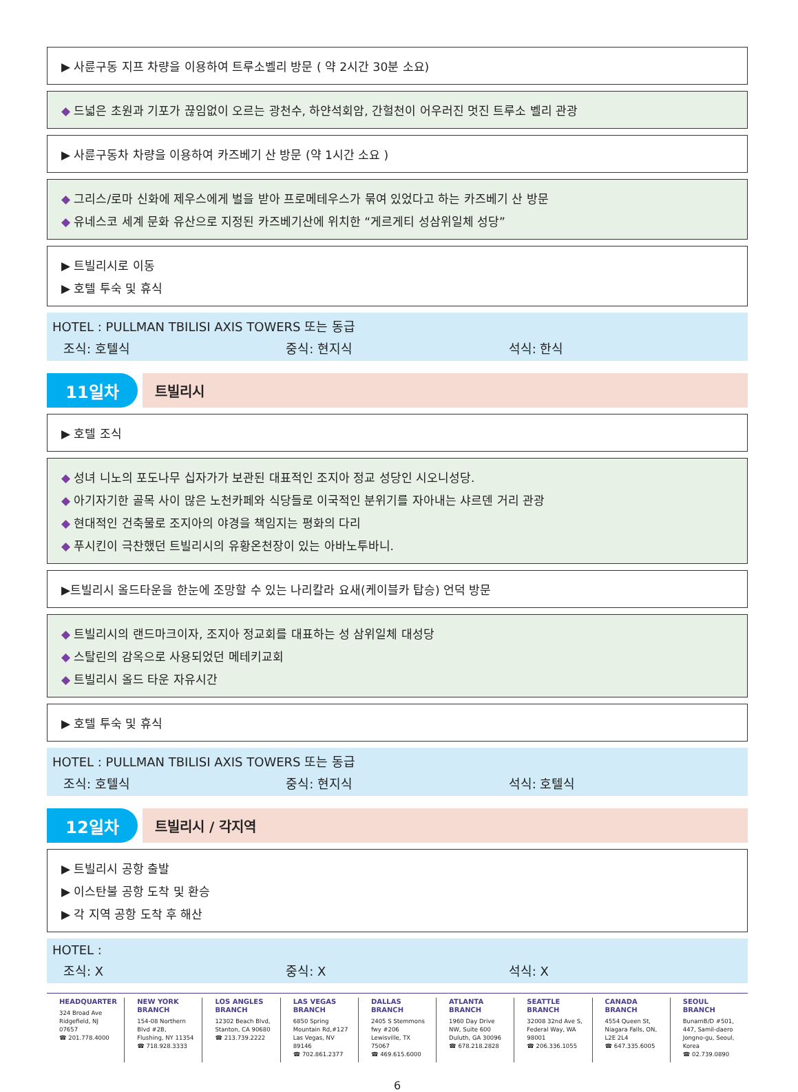▶ 사륜구동 지프 차량을 이용하여 트루소벨리 방문 ( 약 2시간 30분 소요)
◆ 드넓은 초원과 기포가 끊임없이 오르는 광천수, 하얀석회암, 간헐천이 어우러진 멋진 트루소 벨리 관광
▶ 사륜구동차 차량을 이용하여 카즈베기 산 방문 (약 1시간 소요 )
◆ 그리스/로마 신화에 제우스에게 벌을 받아 프로메테우스가 묶여 있었다고 하는 카즈베기 산 방문
◆ 유네스코 세계 문화 유산으로 지정된 카즈베기산에 위치한 “게르게티 성삼위일체 성당”
▶ 트빌리시로 이동
▶ 호텔 투숙 및 휴식
HOTEL : PULLMAN TBILISI AXIS TOWERS 또는 동급
조식: 호텔식 중식: 현지식 석식: 한식
11일차
트빌리시
▶ 호텔 조식
◆ 성녀 니노의 포도나무 십자가가 보관된 대표적인 조지아 정교 성당인 시오니성당.
◆ 아기자기한 골목 사이 많은 노천카페와 식당들로 이국적인 분위기를 자아내는 샤르덴 거리 관광
◆ 현대적인 건축물로 조지아의 야경을 책임지는 평화의 다리
◆ 푸시킨이 극찬했던 트빌리시의 유황온천장이 있는 아바노투바니.
▶트빌리시 올드타운을 한눈에 조망할 수 있는 나리칼라 요새(케이블카 탑승) 언덕 방문
◆ 트빌리시의 랜드마크이자, 조지아 정교회를 대표하는 성 삼위일체 대성당
◆ 스탈린의 감옥으로 사용되었던 메테키교회
◆ 트빌리시 올드 타운 자유시간
▶ 호텔 투숙 및 휴식
HOTEL : PULLMAN TBILISI AXIS TOWERS 또는 동급
조식: 호텔식 중식: 현지식 석식: 호텔식
12일차
트빌리시 / 각지역
▶ 트빌리시 공항 출발
▶ 이스탄불 공항 도착 및 환승
▶ 각 지역 공항 도착 후 해산
HOTEL :
조식: X 중식: X 석식: X
HEADQUARTER
324 Broad Ave
Ridgefield, NJ 07657
☎ 201.778.4000
NEW YORK BRANCH
154-08 Northern Blvd #2B,
Flushing, NY 11354
☎ 718.928.3333
LOS ANGLES BRANCH
12302 Beach Blvd,
Stanton, CA 90680
☎ 213.739.2222
LAS VEGAS BRANCH
6850 Spring Mountain Rd,#127
Las Vegas, NV 89146
☎ 702.861.2377
DALLAS BRANCH
2405 S Stemmons fwy #206
Lewisville, TX 75067
☎ 469.615.6000
ATLANTA BRANCH
1960 Day Drive NW, Suite 600
Duluth, GA 30096
☎ 678.218.2828
SEATTLE BRANCH
32008 32nd Ave S,
Federal Way, WA 98001
☎ 206.336.1055
CANADA BRANCH
4554 Queen St,
Niagara Falls, ON, L2E 2L4
☎ 647.335.6005
SEOUL BRANCH
BunamB/D #501, 447, Samil-daero
Jongno-gu, Seoul, Korea
☎ 02.739.0890
6